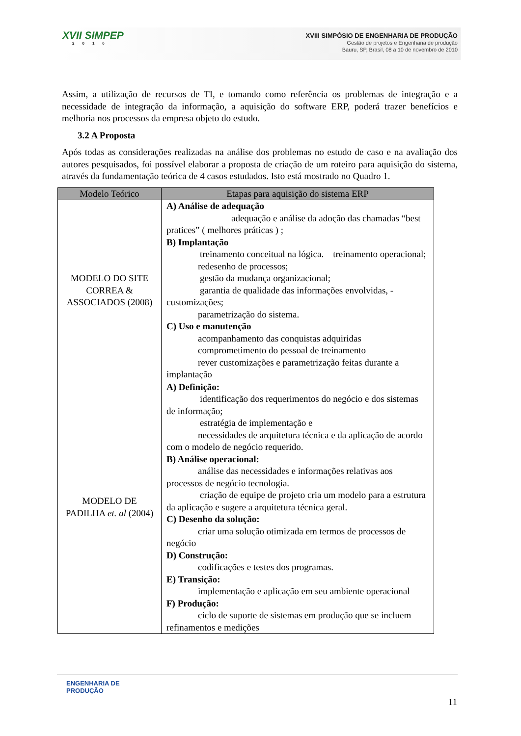XVII SIMPEP
2010
XVIII SIMPÓSIO DE ENGENHARIA DE PRODUÇÃO
Gestão de projetos e Engenharia de produção
Bauru, SP, Brasil, 08 a 10 de novembro de 2010
Assim, a utilização de recursos de TI, e tomando como referência os problemas de integração e a necessidade de integração da informação, a aquisição do software ERP, poderá trazer benefícios e melhoria nos processos da empresa objeto do estudo.
3.2 A Proposta
Após todas as considerações realizadas na análise dos problemas no estudo de caso e na avaliação dos autores pesquisados, foi possível elaborar a proposta de criação de um roteiro para aquisição do sistema, através da fundamentação teórica de 4 casos estudados. Isto está mostrado no Quadro 1.
| Modelo Teórico | Etapas para aquisição do sistema ERP |
| --- | --- |
| MODELO DO SITE CORREA & ASSOCIADOS (2008) | A) Análise de adequação adequação e análise da adoção das chamadas “best pratices” ( melhores práticas ) ; B) Implantação treinamento conceitual na lógica. treinamento operacional; redesenho de processos; gestão da mudança organizacional; garantia de qualidade das informações envolvidas, - customizações; parametrização do sistema. C) Uso e manutenção acompanhamento das conquistas adquiridas comprometimento do pessoal de treinamento rever customizações e parametrização feitas durante a implantação |
| MODELO DE PADILHA et. al (2004) | A) Definição: identificação dos requerimentos do negócio e dos sistemas de informação; estratégia de implementação e necessidades de arquitetura técnica e da aplicação de acordo com o modelo de negócio requerido. B) Análise operacional: análise das necessidades e informações relativas aos processos de negócio tecnologia. criação de equipe de projeto cria um modelo para a estrutura da aplicação e sugere a arquitetura técnica geral. C) Desenho da solução: criar uma solução otimizada em termos de processos de negócio D) Construção: codificações e testes dos programas. E) Transição: implementação e aplicação em seu ambiente operacional F) Produção: ciclo de suporte de sistemas em produção que se incluem refinamentos e medições |
ENGENHARIA DE
PRODUÇÃO
11